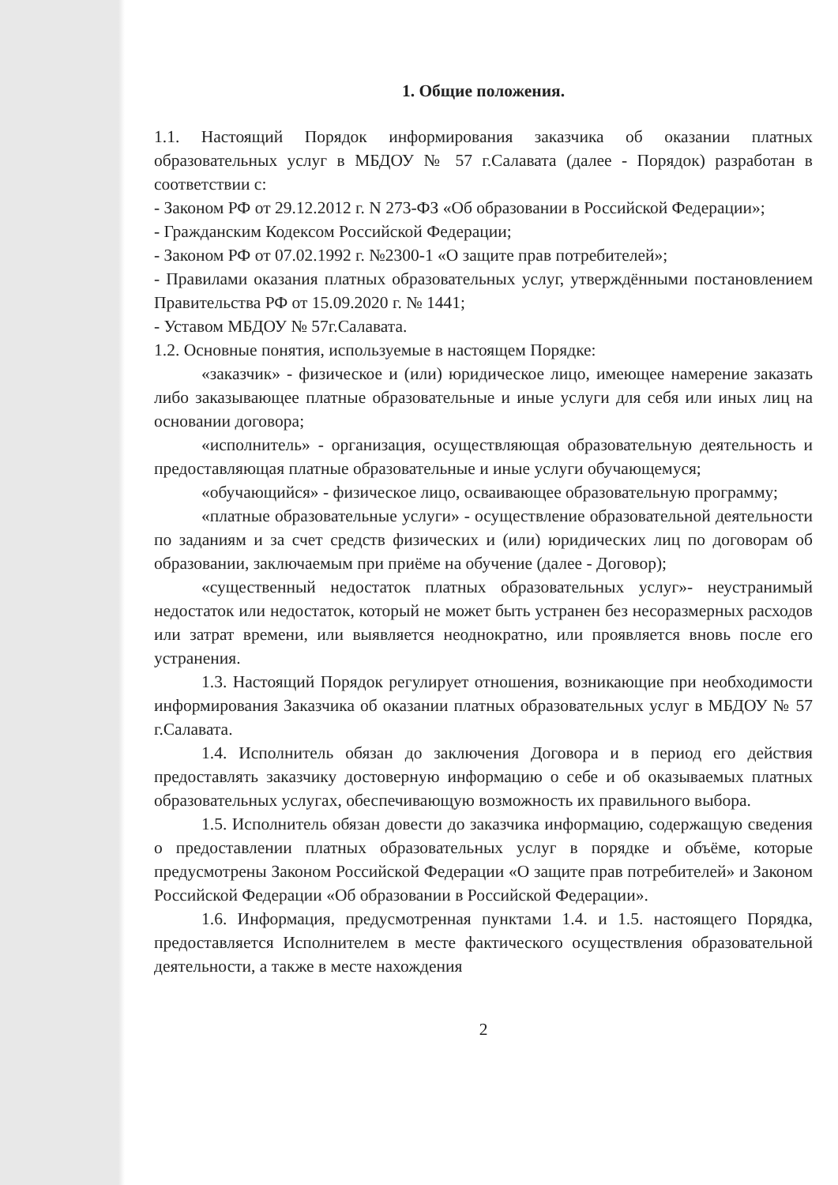1. Общие положения.
1.1. Настоящий Порядок информирования заказчика об оказании платных образовательных услуг в МБДОУ № 57 г.Салавата (далее - Порядок) разработан в соответствии с:
- Законом РФ от 29.12.2012 г. N 273-ФЗ «Об образовании в Российской Федерации»;
- Гражданским Кодексом Российской Федерации;
- Законом РФ от 07.02.1992 г. №2300-1 «О защите прав потребителей»;
- Правилами оказания платных образовательных услуг, утверждёнными постановлением Правительства РФ от 15.09.2020 г. № 1441;
- Уставом МБДОУ № 57г.Салавата.
1.2. Основные понятия, используемые в настоящем Порядке:
«заказчик» - физическое и (или) юридическое лицо, имеющее намерение заказать либо заказывающее платные образовательные и иные услуги для себя или иных лиц на основании договора;
«исполнитель» - организация, осуществляющая образовательную деятельность и предоставляющая платные образовательные и иные услуги обучающемуся;
«обучающийся» - физическое лицо, осваивающее образовательную программу;
«платные образовательные услуги» - осуществление образовательной деятельности по заданиям и за счет средств физических и (или) юридических лиц по договорам об образовании, заключаемым при приёме на обучение (далее - Договор);
«существенный недостаток платных образовательных услуг»- неустранимый недостаток или недостаток, который не может быть устранен без несоразмерных расходов или затрат времени, или выявляется неоднократно, или проявляется вновь после его устранения.
1.3. Настоящий Порядок регулирует отношения, возникающие при необходимости информирования Заказчика об оказании платных образовательных услуг в МБДОУ № 57 г.Салавата.
1.4. Исполнитель обязан до заключения Договора и в период его действия предоставлять заказчику достоверную информацию о себе и об оказываемых платных образовательных услугах, обеспечивающую возможность их правильного выбора.
1.5. Исполнитель обязан довести до заказчика информацию, содержащую сведения о предоставлении платных образовательных услуг в порядке и объёме, которые предусмотрены Законом Российской Федерации «О защите прав потребителей» и Законом Российской Федерации «Об образовании в Российской Федерации».
1.6. Информация, предусмотренная пунктами 1.4. и 1.5. настоящего Порядка, предоставляется Исполнителем в месте фактического осуществления образовательной деятельности, а также в месте нахождения
2